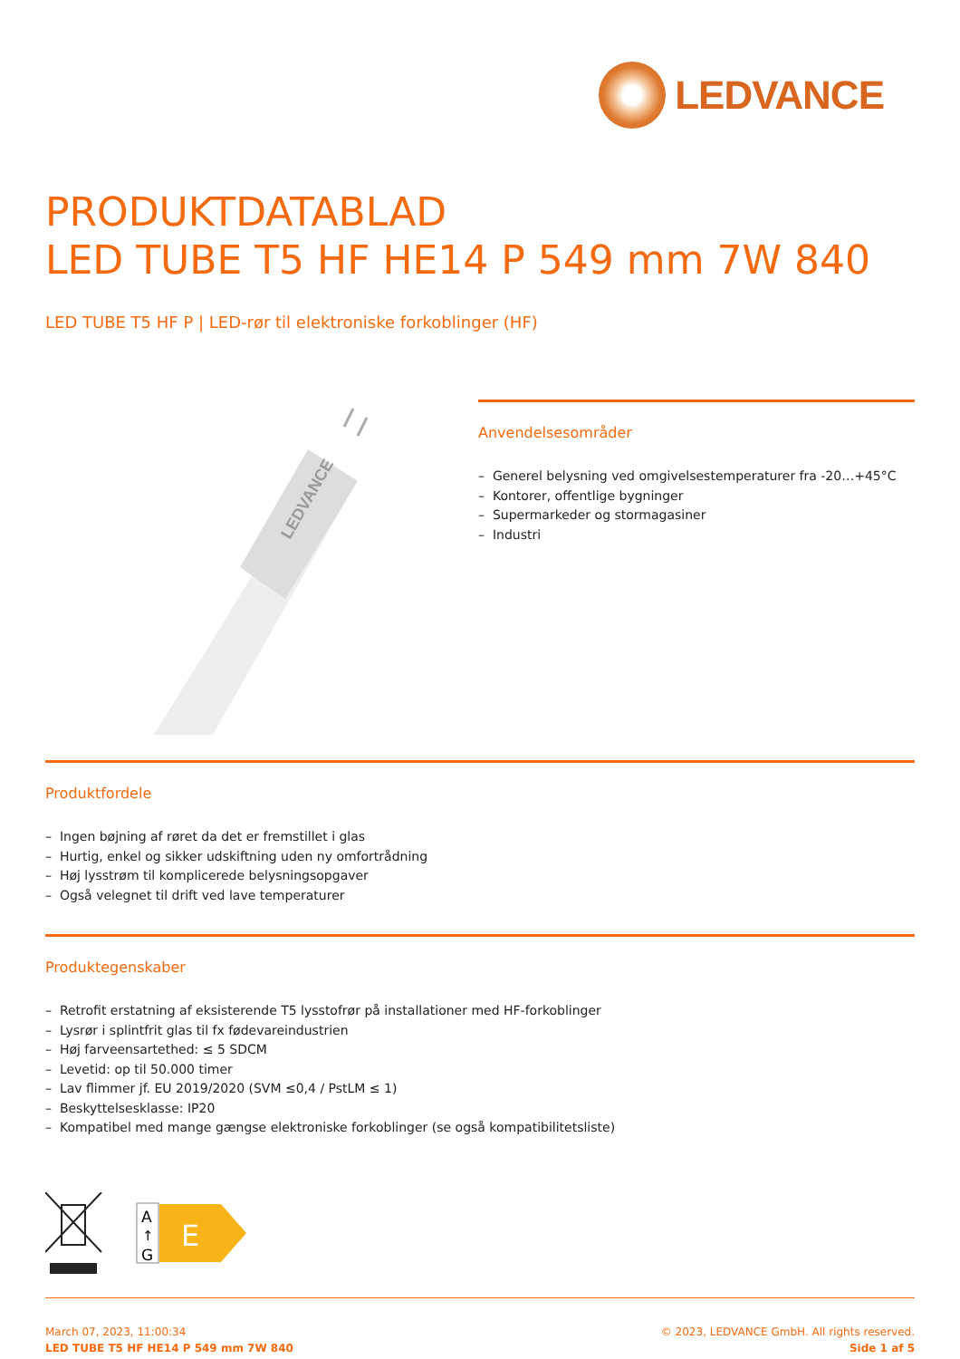LEDVANCE
PRODUKTDATABLAD
LED TUBE T5 HF HE14 P 549 mm 7W 840
LED TUBE T5 HF P | LED-rør til elektroniske forkoblinger (HF)
LEDVANCE
Anvendelsesområder
– Generel belysning ved omgivelsestemperaturer fra -20…+45°C
– Kontorer, offentlige bygninger
– Supermarkeder og stormagasiner
– Industri
Produktfordele
– Ingen bøjning af røret da det er fremstillet i glas
– Hurtig, enkel og sikker udskiftning uden ny omfortrådning
– Høj lysstrøm til komplicerede belysningsopgaver
– Også velegnet til drift ved lave temperaturer
Produktegenskaber
– Retrofit erstatning af eksisterende T5 lysstofrør på installationer med HF-forkoblinger
– Lysrør i splintfrit glas til fx fødevareindustrien
– Høj farveensartethed: ≤ 5 SDCM
– Levetid: op til 50.000 timer
– Lav flimmer jf. EU 2019/2020 (SVM ≤0,4 / PstLM ≤ 1)
– Beskyttelsesklasse: IP20
– Kompatibel med mange gængse elektroniske forkoblinger (se også kompatibilitetsliste)
A
↑
G
E
March 07, 2023, 11:00:34
LED TUBE T5 HF HE14 P 549 mm 7W 840
© 2023, LEDVANCE GmbH. All rights reserved.
Side 1 af 5